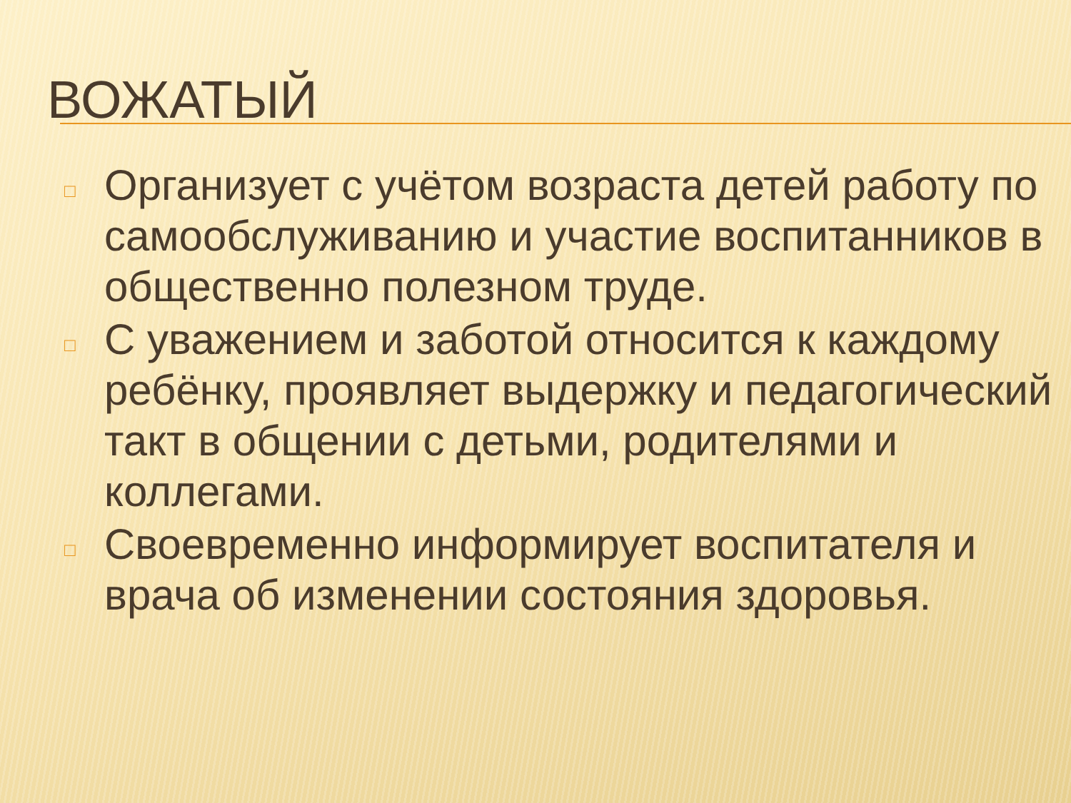ВОЖАТЫЙ
□ Организует с учётом возраста детей работу по самообслуживанию и участие воспитанников в общественно полезном труде.
□ С уважением и заботой относится к каждому ребёнку, проявляет выдержку и педагогический такт в общении с детьми, родителями и коллегами.
□ Своевременно информирует воспитателя и врача об изменении состояния здоровья.